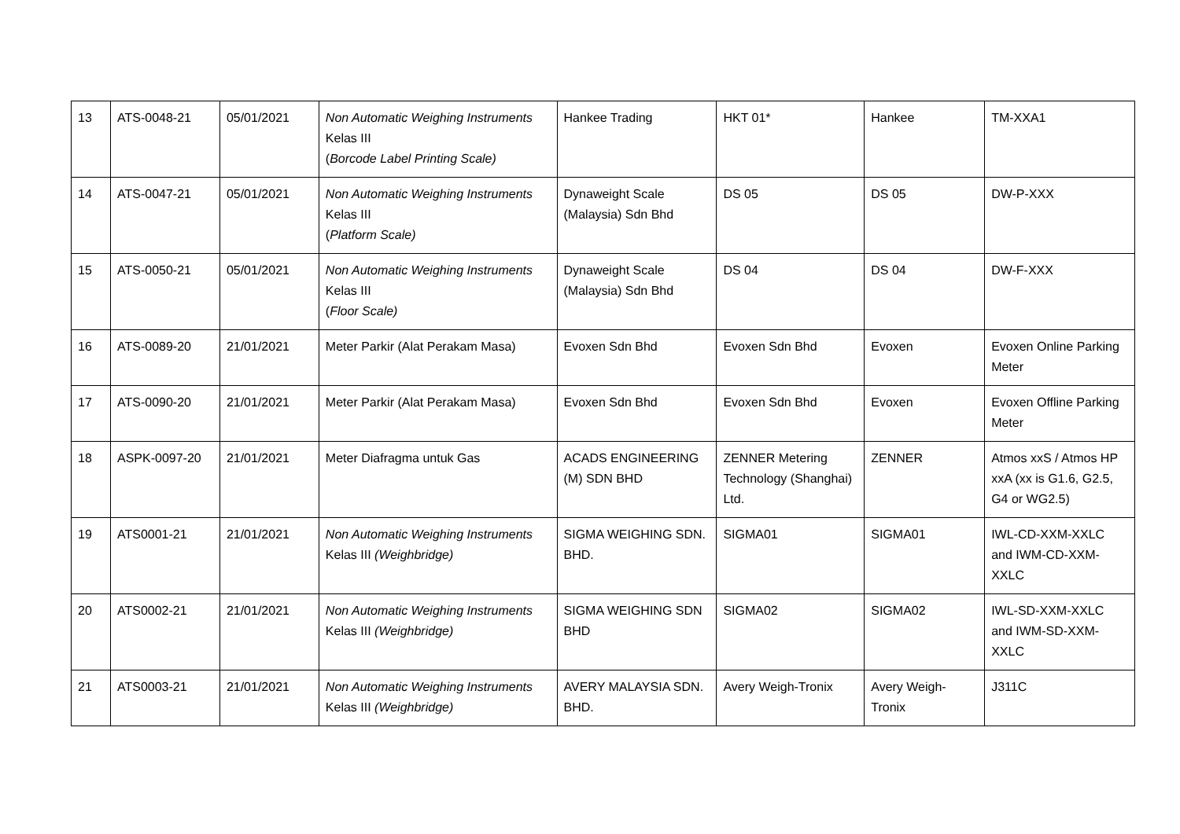| 13 | ATS-0048-21 | 05/01/2021 | Non Automatic Weighing Instruments Kelas III ( Borcode Label Printing Scale) | Hankee Trading | HKT 01* | Hankee | TM-XXA1 |
| 14 | ATS-0047-21 | 05/01/2021 | Non Automatic Weighing Instruments Kelas III ( Platform Scale) | Dynaweight Scale (Malaysia) Sdn Bhd | DS 05 | DS 05 | DW-P-XXX |
| 15 | ATS-0050-21 | 05/01/2021 | Non Automatic Weighing Instruments Kelas III ( Floor Scale) | Dynaweight Scale (Malaysia) Sdn Bhd | DS 04 | DS 04 | DW-F-XXX |
| 16 | ATS-0089-20 | 21/01/2021 | Meter Parkir (Alat Perakam Masa) | Evoxen Sdn Bhd | Evoxen Sdn Bhd | Evoxen | Evoxen Online Parking Meter |
| 17 | ATS-0090-20 | 21/01/2021 | Meter Parkir (Alat Perakam Masa) | Evoxen Sdn Bhd | Evoxen Sdn Bhd | Evoxen | Evoxen Offline Parking Meter |
| 18 | ASPK-0097-20 | 21/01/2021 | Meter Diafragma untuk Gas | ACADS ENGINEERING (M) SDN BHD | ZENNER Metering Technology (Shanghai) Ltd. | ZENNER | Atmos xxS / Atmos HP xxA (xx is G1.6, G2.5, G4 or WG2.5) |
| 19 | ATS0001-21 | 21/01/2021 | Non Automatic Weighing Instruments Kelas III (Weighbridge) | SIGMA WEIGHING SDN. BHD. | SIGMA01 | SIGMA01 | IWL-CD-XXM-XXLC and IWM-CD-XXM-XXLC |
| 20 | ATS0002-21 | 21/01/2021 | Non Automatic Weighing Instruments Kelas III (Weighbridge) | SIGMA WEIGHING SDN BHD | SIGMA02 | SIGMA02 | IWL-SD-XXM-XXLC and IWM-SD-XXM-XXLC |
| 21 | ATS0003-21 | 21/01/2021 | Non Automatic Weighing Instruments Kelas III (Weighbridge) | AVERY MALAYSIA SDN. BHD. | Avery Weigh-Tronix | Avery Weigh-Tronix | J311C |